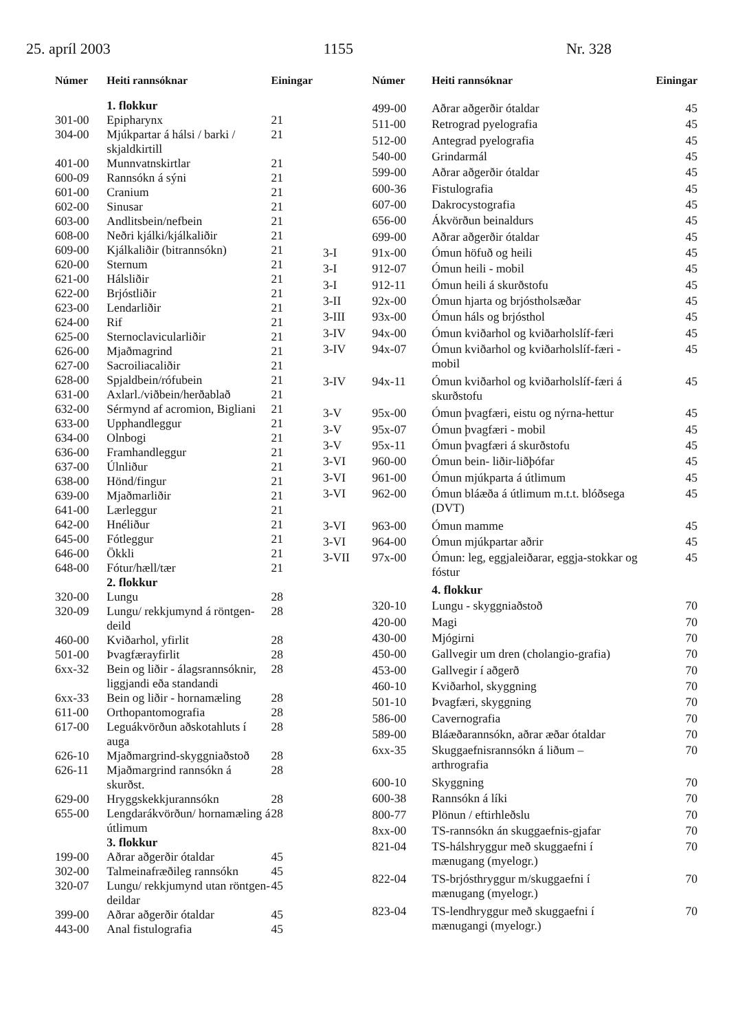25. apríl 2003 1155 Nr. 328
| Númer | Heiti rannsóknar | Einingar |
| --- | --- | --- |
| | 1. flokkur | |
| 301-00 | Epipharynx | 21 |
| 304-00 | Mjúkpartar á hálsi / barki / skjaldkirtill | 21 |
| 401-00 | Munnvatnskirtlar | 21 |
| 600-09 | Rannsókn á sýni | 21 |
| 601-00 | Cranium | 21 |
| 602-00 | Sinusar | 21 |
| 603-00 | Andlitsbein/nefbein | 21 |
| 608-00 | Neðri kjálki/kjálkaliðir | 21 |
| 609-00 | Kjálkaliðir (bitrannsókn) | 21 |
| 620-00 | Sternum | 21 |
| 621-00 | Hálsliðir | 21 |
| 622-00 | Brjóstliðir | 21 |
| 623-00 | Lendarliðir | 21 |
| 624-00 | Rif | 21 |
| 625-00 | Sternoclavicularliðir | 21 |
| 626-00 | Mjaðmagrind | 21 |
| 627-00 | Sacroiliacaliðir | 21 |
| 628-00 | Spjaldbein/rófubein | 21 |
| 631-00 | Axlarl./viðbein/herðablað | 21 |
| 632-00 | Sérmynd af acromion, Bigliani | 21 |
| 633-00 | Upphandleggur | 21 |
| 634-00 | Olnbogi | 21 |
| 636-00 | Framhandleggur | 21 |
| 637-00 | Úlnliður | 21 |
| 638-00 | Hönd/fingur | 21 |
| 639-00 | Mjaðmarliðir | 21 |
| 641-00 | Lærleggur | 21 |
| 642-00 | Hnéliður | 21 |
| 645-00 | Fótleggur | 21 |
| 646-00 | Ökkli | 21 |
| 648-00 | Fótur/hæll/tær | 21 |
| | 2. flokkur | |
| 320-00 | Lungu | 28 |
| 320-09 | Lungu/ rekkjumynd á röntgen-deild | 28 |
| 460-00 | Kviðarhol, yfirlit | 28 |
| 501-00 | Þvagfærayfirlit | 28 |
| 6xx-32 | Bein og liðir - álagsrannsóknir, liggjandi eða standandi | 28 |
| 6xx-33 | Bein og liðir - hornamæling | 28 |
| 611-00 | Orthopantomografia | 28 |
| 617-00 | Leguákvörðun aðskotahluts í auga | 28 |
| 626-10 | Mjaðmargrind-skyggniaðstoð | 28 |
| 626-11 | Mjaðmargrind rannsókn á skurðst. | 28 |
| 629-00 | Hryggskekkjurannsókn | 28 |
| 655-00 | Lengdarákvörðun/ hornamæling á útlimum | 28 |
| | 3. flokkur | |
| 199-00 | Aðrar aðgerðir ótaldar | 45 |
| 302-00 | Talmeinafræðileg rannsókn | 45 |
| 320-07 | Lungu/ rekkjumynd utan röntgen-deildar | 45 |
| 399-00 | Aðrar aðgerðir ótaldar | 45 |
| 443-00 | Anal fistulografia | 45 |
| | Númer | Heiti rannsóknar | Einingar |
| --- | --- | --- | --- |
| | 499-00 | Aðrar aðgerðir ótaldar | 45 |
| | 511-00 | Retrograd pyelografia | 45 |
| | 512-00 | Antegrad pyelografia | 45 |
| | 540-00 | Grindarmál | 45 |
| | 599-00 | Aðrar aðgerðir ótaldar | 45 |
| | 600-36 | Fistulografia | 45 |
| | 607-00 | Dakrocystografia | 45 |
| | 656-00 | Ákvörðun beinaldurs | 45 |
| | 699-00 | Aðrar aðgerðir ótaldar | 45 |
| 3-I | 91x-00 | Ómun höfuð og heili | 45 |
| 3-I | 912-07 | Ómun heili - mobil | 45 |
| 3-I | 912-11 | Ómun heili á skurðstofu | 45 |
| 3-II | 92x-00 | Ómun hjarta og brjóstholsæðar | 45 |
| 3-III | 93x-00 | Ómun háls og brjósthol | 45 |
| 3-IV | 94x-00 | Ómun kviðarhol og kviðarholslíf-færi | 45 |
| 3-IV | 94x-07 | Ómun kviðarhol og kviðarholslíf-færi - mobil | 45 |
| 3-IV | 94x-11 | Ómun kviðarhol og kviðarholslíf-færi á skurðstofu | 45 |
| 3-V | 95x-00 | Ómun þvagfæri, eistu og nýrna-hettur | 45 |
| 3-V | 95x-07 | Ómun þvagfæri - mobil | 45 |
| 3-V | 95x-11 | Ómun þvagfæri á skurðstofu | 45 |
| 3-VI | 960-00 | Ómun bein- liðir-liðþófar | 45 |
| 3-VI | 961-00 | Ómun mjúkparta á útlimum | 45 |
| 3-VI | 962-00 | Ómun bláæða á útlimum m.t.t. blóðsega (DVT) | 45 |
| 3-VI | 963-00 | Ómun mamme | 45 |
| 3-VI | 964-00 | Ómun mjúkpartar aðrir | 45 |
| 3-VII | 97x-00 | Ómun: leg, eggjaleiðarar, eggja-stokkar og fóstur | 45 |
| | | 4. flokkur | |
| | 320-10 | Lungu - skyggniaðstoð | 70 |
| | 420-00 | Magi | 70 |
| | 430-00 | Mjógirni | 70 |
| | 450-00 | Gallvegir um dren (cholangio-grafia) | 70 |
| | 453-00 | Gallvegir í aðgerð | 70 |
| | 460-10 | Kviðarhol, skyggning | 70 |
| | 501-10 | Þvagfæri, skyggning | 70 |
| | 586-00 | Cavernografia | 70 |
| | 589-00 | Bláæðarannsókn, aðrar æðar ótaldar | 70 |
| | 6xx-35 | Skuggaefnisrannsókn á liðum – arthrografia | 70 |
| | 600-10 | Skyggning | 70 |
| | 600-38 | Rannsókn á líki | 70 |
| | 800-77 | Plönun / eftirhleðslu | 70 |
| | 8xx-00 | TS-rannsókn án skuggaefnis-gjafar | 70 |
| | 821-04 | TS-hálshryggur með skuggaefni í mænugang (myelogr.) | 70 |
| | 822-04 | TS-brjósthryggur m/skuggaefni í mænugang (myelogr.) | 70 |
| | 823-04 | TS-lendhryggur með skuggaefni í mænugangi (myelogr.) | 70 |